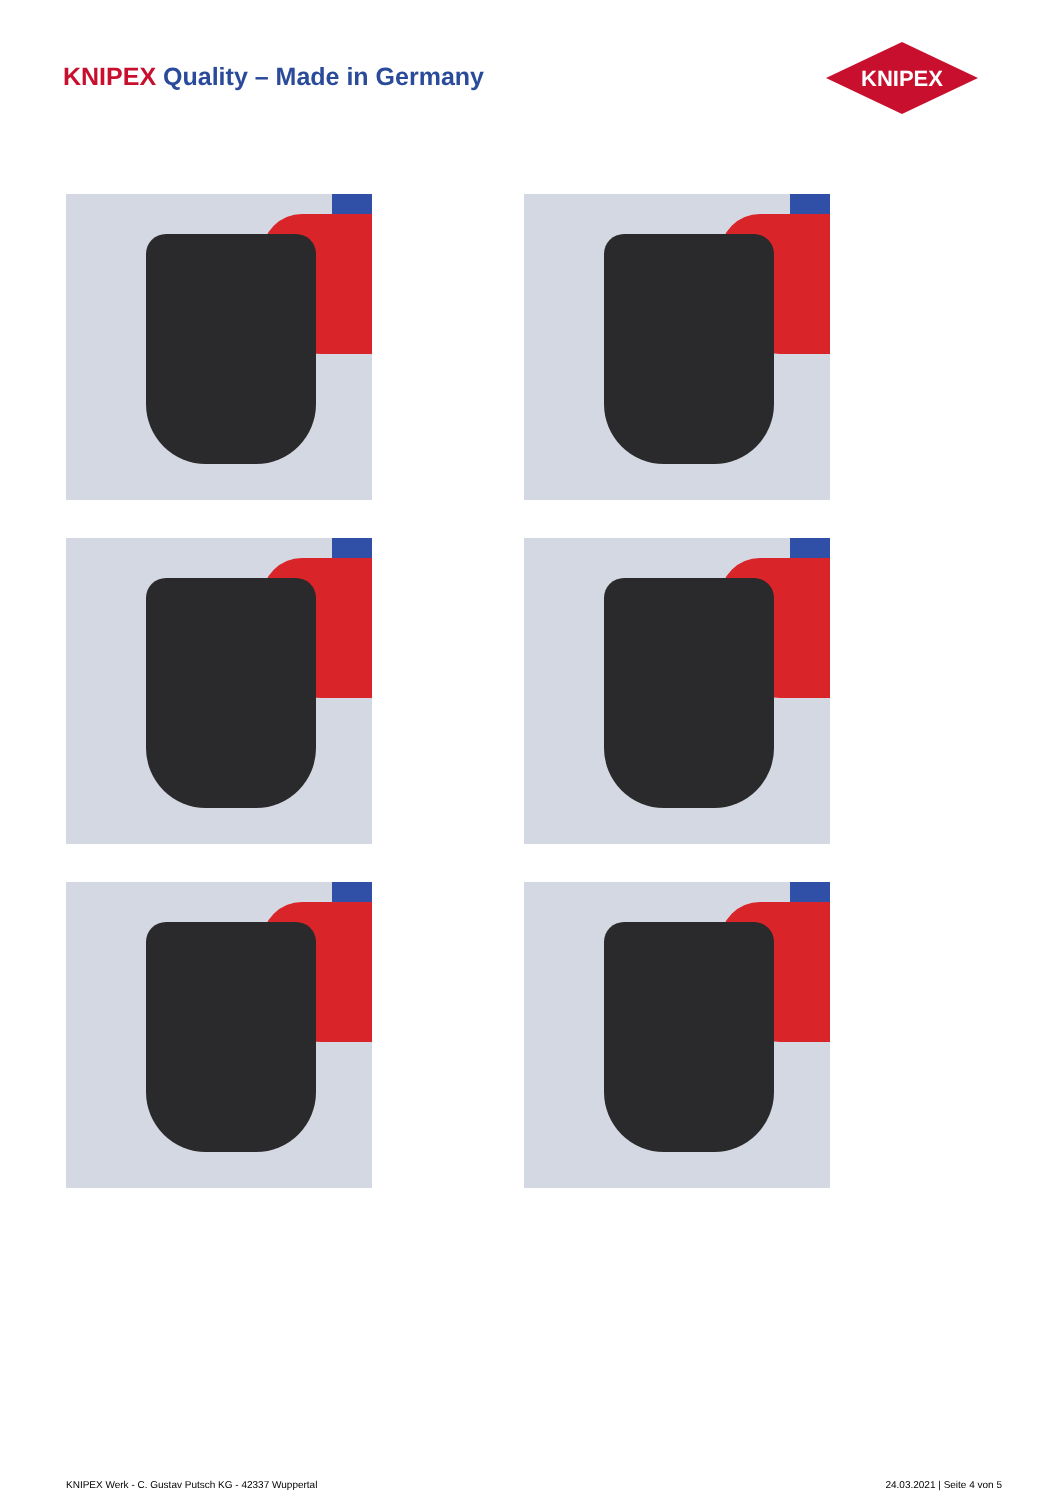KNIPEX Quality – Made in Germany
KNIPEX
KNIPEX Werk - C. Gustav Putsch KG - 42337 Wuppertal 24.03.2021 | Seite 4 von 5